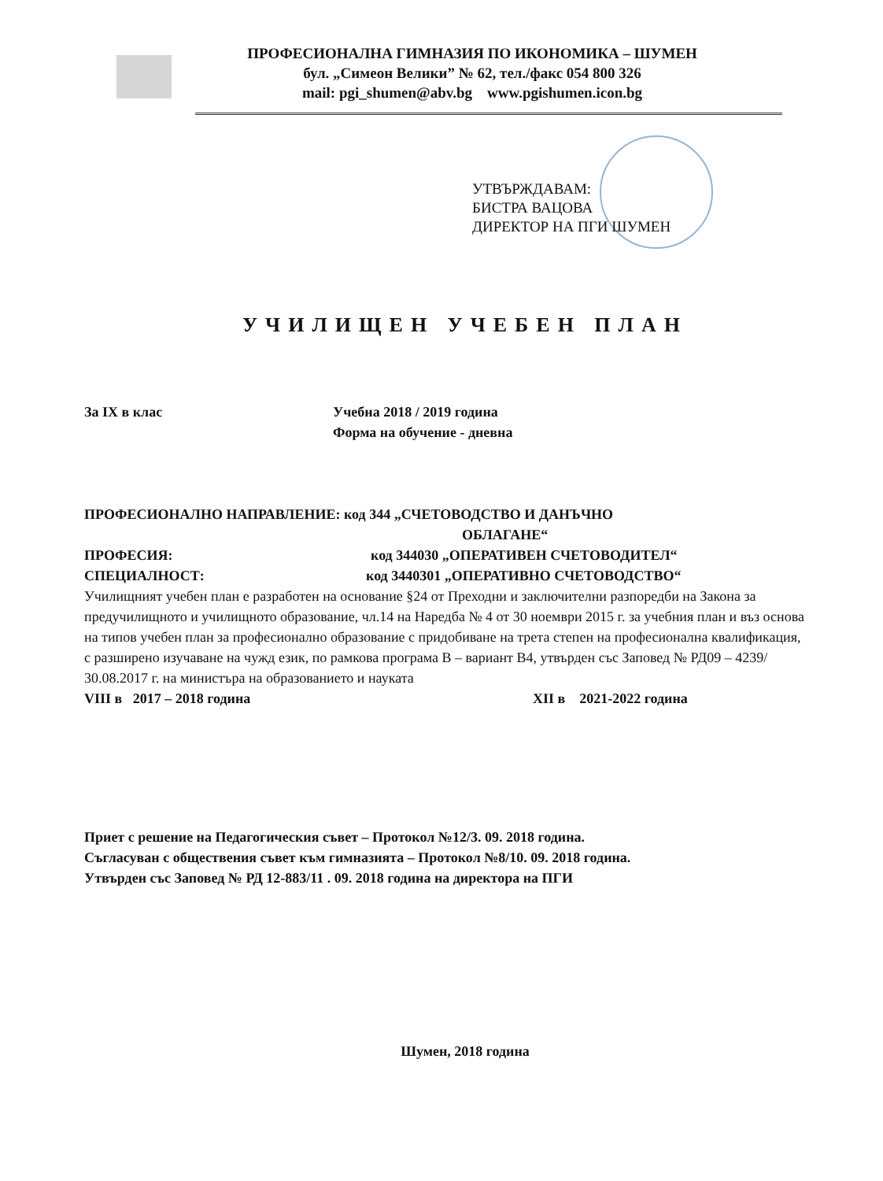ПРОФЕСИОНАЛНА ГИМНАЗИЯ ПО ИКОНОМИКА – ШУМЕН
бул. „Симеон Велики” № 62, тел./факс 054 800 326
mail: pgi_shumen@abv.bg www.pgishumen.icon.bg
УТВЪРЖДАВАМ:
БИСТРА ВАЦОВА
ДИРЕКТОР НА ПГИ ШУМЕН
УЧИЛИЩЕН УЧЕБЕН ПЛАН
За IX в клас Учебна 2018 / 2019 година
Форма на обучение - дневна
ПРОФЕСИОНАЛНО НАПРАВЛЕНИЕ: код 344 „СЧЕТОВОДСТВО И ДАНЪЧНО
ОБЛАГАНЕ“
ПРОФЕСИЯ: код 344030 „ОПЕРАТИВЕН СЧЕТОВОДИТЕЛ“
СПЕЦИАЛНОСТ: код 3440301 „ОПЕРАТИВНО СЧЕТОВОДСТВО“
Училищният учебен план е разработен на основание §24 от Преходни и заключителни разпоредби на Закона за предучилищното и училищното образование, чл.14 на Наредба № 4 от 30 ноември 2015 г. за учебния план и въз основа на типов учебен план за професионално образование с придобиване на трета степен на професионална квалификация, с разширено изучаване на чужд език, по рамкова програма В – вариант В4, утвърден със Заповед № РД09 – 4239/ 30.08.2017 г. на министъра на образованието и науката
VIII в 2017 – 2018 година XII в 2021-2022 година
Приет с решение на Педагогическия съвет – Протокол №12/3. 09. 2018 година.
Съгласуван с обществения съвет към гимназията – Протокол №8/10. 09. 2018 година.
Утвърден със Заповед № РД 12-883/11 . 09. 2018 година на директора на ПГИ
Шумен, 2018 година